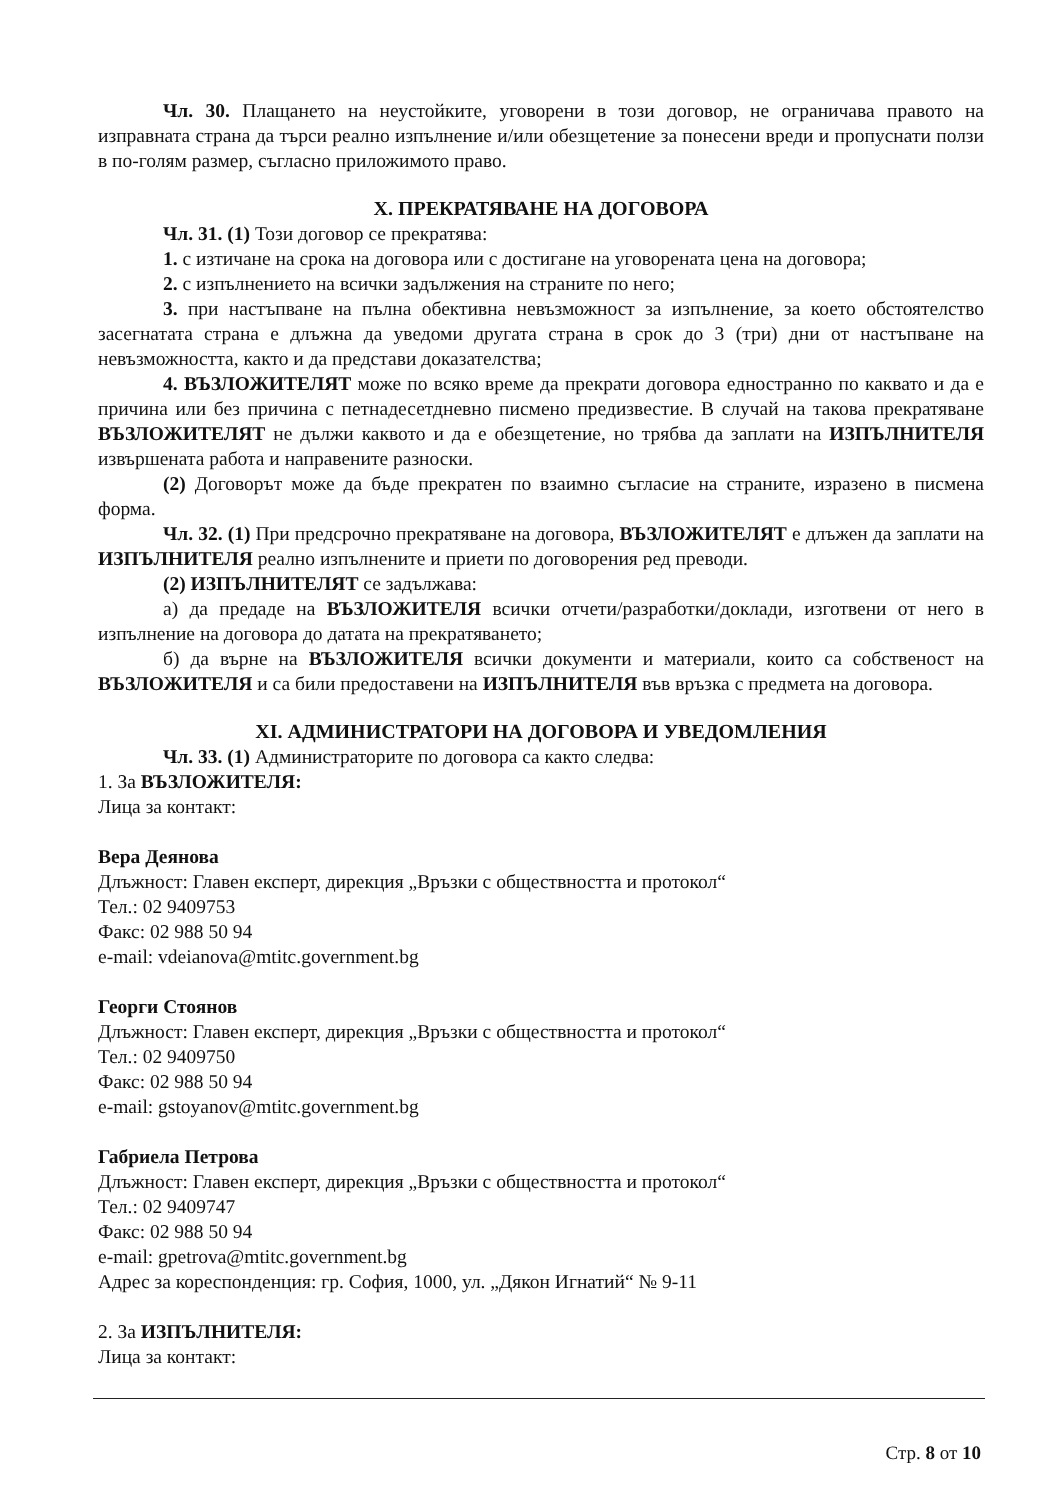Чл. 30. Плащането на неустойките, уговорени в този договор, не ограничава правото на изправната страна да търси реално изпълнение и/или обезщетение за понесени вреди и пропуснати ползи в по-голям размер, съгласно приложимото право.
X. ПРЕКРАТЯВАНЕ НА ДОГОВОРА
Чл. 31. (1) Този договор се прекратява:
1. с изтичане на срока на договора или с достигане на уговорената цена на договора;
2. с изпълнението на всички задължения на страните по него;
3. при настъпване на пълна обективна невъзможност за изпълнение, за което обстоятелство засегнатата страна е длъжна да уведоми другата страна в срок до 3 (три) дни от настъпване на невъзможността, както и да представи доказателства;
4. ВЪЗЛОЖИТЕЛЯТ може по всяко време да прекрати договора едностранно по каквато и да е причина или без причина с петнадесетдневно писмено предизвестие. В случай на такова прекратяване ВЪЗЛОЖИТЕЛЯТ не дължи каквото и да е обезщетение, но трябва да заплати на ИЗПЪЛНИТЕЛЯ извършената работа и направените разноски.
(2) Договорът може да бъде прекратен по взаимно съгласие на страните, изразено в писмена форма.
Чл. 32. (1) При предсрочно прекратяване на договора, ВЪЗЛОЖИТЕЛЯТ е длъжен да заплати на ИЗПЪЛНИТЕЛЯ реално изпълнените и приети по договорения ред преводи.
(2) ИЗПЪЛНИТЕЛЯТ се задължава:
а) да предаде на ВЪЗЛОЖИТЕЛЯ всички отчети/разработки/доклади, изготвени от него в изпълнение на договора до датата на прекратяването;
б) да върне на ВЪЗЛОЖИТЕЛЯ всички документи и материали, които са собственост на ВЪЗЛОЖИТЕЛЯ и са били предоставени на ИЗПЪЛНИТЕЛЯ във връзка с предмета на договора.
XI. АДМИНИСТРАТОРИ НА ДОГОВОРА И УВЕДОМЛЕНИЯ
Чл. 33. (1) Администраторите по договора са както следва:
1. За ВЪЗЛОЖИТЕЛЯ:
Лица за контакт:
Вера Деянова
Длъжност: Главен експерт, дирекция „Връзки с обществността и протокол“
Тел.: 02 9409753
Факс: 02 988 50 94
e-mail: vdeianova@mtitc.government.bg
Георги Стоянов
Длъжност: Главен експерт, дирекция „Връзки с обществността и протокол“
Тел.: 02 9409750
Факс: 02 988 50 94
e-mail: gstoyanov@mtitc.government.bg
Габриела Петрова
Длъжност: Главен експерт, дирекция „Връзки с обществността и протокол“
Тел.: 02 9409747
Факс: 02 988 50 94
e-mail: gpetrova@mtitc.government.bg
Адрес за кореспонденция: гр. София, 1000, ул. „Дякон Игнатий“ № 9-11
2. За ИЗПЪЛНИТЕЛЯ:
Лица за контакт:
Стр. 8 от 10